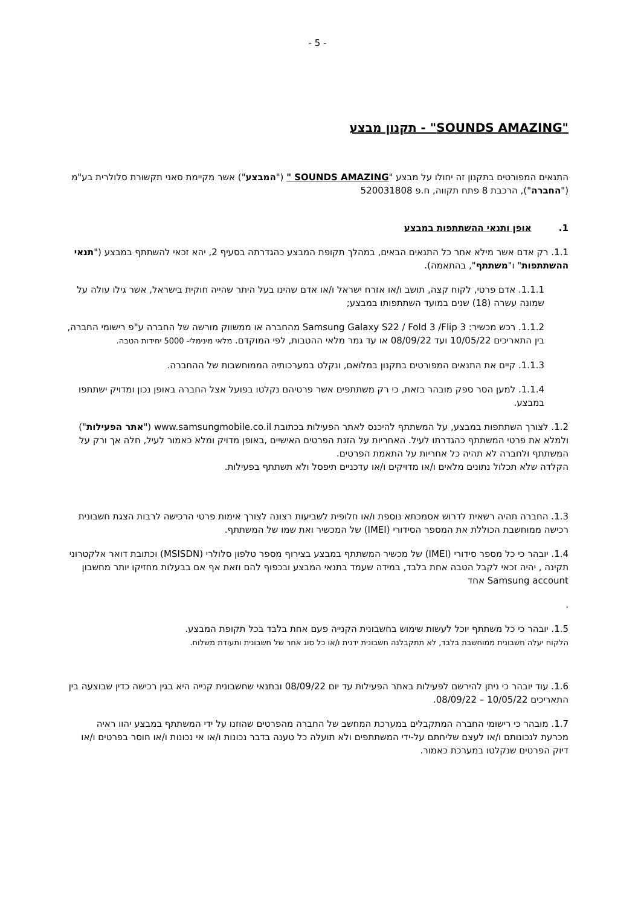- 5 -
"SOUNDS AMAZING" - תקנון מבצע
התנאים המפורטים בתקנון זה יחולו על מבצע "SOUNDS AMAZING " ("המבצע") אשר מקיימת סאני תקשורת סלולרית בע"מ ("החברה"), הרכבת 8 פתח תקווה, ח.פ 520031808
1. אופן ותנאי ההשתתפות במבצע
1.1. רק אדם אשר מילא אחר כל התנאים הבאים, במהלך תקופת המבצע כהגדרתה בסעיף 2, יהא זכאי להשתתף במבצע ("תנאי ההשתתפות" ו"משתתף", בהתאמה).
1.1.1. אדם פרטי, לקוח קצה, תושב ו/או אזרח ישראל ו/או אדם שהינו בעל היתר שהייה חוקית בישראל, אשר גילו עולה על שמונה עשרה (18) שנים במועד השתתפותו במבצע;
1.1.2. רכש מכשיר: Samsung Galaxy S22 / Fold 3 /Flip 3 מהחברה או ממשווק מורשה של החברה ע"פ רישומי החברה, בין התאריכים 10/05/22 ועד 08/09/22 או עד גמר מלאי ההטבות, לפי המוקדם. מלאי מינימלי- 5000 יחידות הטבה.
1.1.3. קיים את התנאים המפורטים בתקנון במלואם, ונקלט במערכותיה הממוחשבות של ההחברה.
1.1.4. למען הסר ספק מובהר בזאת, כי רק משתתפים אשר פרטיהם נקלטו בפועל אצל החברה באופן נכון ומדויק ישתתפו במבצע.
1.2. לצורך השתתפות במבצע, על המשתתף להיכנס לאתר הפעילות בכתובת www.samsungmobile.co.il ("אתר הפעילות") ולמלא את פרטי המשתתף כהגדרתו לעיל. האחריות על הזנת הפרטים האישיים ,באופן מדויק ומלא כאמור לעיל, חלה אך ורק על המשתתף ולחברה לא תהיה כל אחריות על התאמת הפרטים.
הקלדה שלא תכלול נתונים מלאים ו/או מדויקים ו/או עדכניים תיפסל ולא תשתתף בפעילות.
1.3. החברה תהיה רשאית לדרוש אסמכתא נוספת ו/או חלופית לשביעות רצונה לצורך אימות פרטי הרכישה לרבות הצגת חשבונית רכישה ממוחשבת הכוללת את המספר הסידורי (IMEI) של המכשיר ואת שמו של המשתתף.
1.4. יובהר כי כל מספר סידורי (IMEI) של מכשיר המשתתף במבצע בצירוף מספר טלפון סלולרי (MSISDN) וכתובת דואר אלקטרוני תקינה , יהיה זכאי לקבל הטבה אחת בלבד, במידה שעמד בתנאי המבצע ובכפוף להם וזאת אף אם בבעלות מחזיקו יותר מחשבון Samsung account אחד
.
1.5. יובהר כי כל משתתף יוכל לעשות שימוש בחשבונית הקנייה פעם אחת בלבד בכל תקופת המבצע.
הלקוח יעלה חשבונית ממוחשבת בלבד, לא תתקבלנה חשבונית ידנית ו/או כל סוג אחר של חשבונית ותעודת משלוח.
1.6. עוד יובהר כי ניתן להירשם לפעילות באתר הפעילות עד יום 08/09/22 ובתנאי שחשבונית קנייה היא בגין רכישה כדין שבוצעה בין התאריכים 10/05/22 – 08/09/22.
1.7. מובהר כי רישומי החברה המתקבלים במערכת המחשב של החברה מהפרטים שהוזנו על ידי המשתתף במבצע יהוו ראיה מכרעת לנכונותם ו/או לעצם שליחתם על-ידי המשתתפים ולא תועלה כל טענה בדבר נכונות ו/או אי נכונות ו/או חוסר בפרטים ו/או דיוק הפרטים שנקלטו במערכת כאמור.